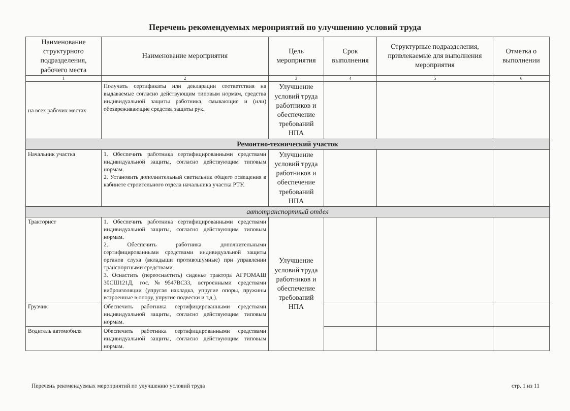Перечень рекомендуемых мероприятий по улучшению условий труда
| Наименование структурного подразделения, рабочего места | Наименование мероприятия | Цель мероприятия | Срок выполнения | Структурные подразделения, привлекаемые для выполнения мероприятия | Отметка о выполнении |
| --- | --- | --- | --- | --- | --- |
| 1 | 2 | 3 | 4 | 5 | 6 |
| на всех рабочих местах | Получить сертификаты или декларации соответствия на выдаваемые согласно действующим типовым нормам, средства индивидуальной защиты работника, смывающие и (или) обезвреживающие средства защиты рук. | Улучшение условий труда работников и обеспечение требований НПА | | | |
| Ремонтно-технический участок | | | | | |
| Начальник участка | 1. Обеспечить работника сертифицированными средствами индивидуальной защиты, согласно действующим типовым нормам. 2. Установить дополнительный светильник общего освещения в кабинете строительного отдела начальника участка РТУ. | Улучшение условий труда работников и обеспечение требований НПА | | | |
| автотранспортный отдел | | | | | |
| Тракторист | 1. Обеспечить работника сертифицированными средствами индивидуальной защиты, согласно действующим типовым нормам. 2. Обеспечить работника дополнительными сертифицированными средствами индивидуальной защиты органов слуха (вкладыши противошумные) при управлении транспортными средствами. 3. Оснастить (переоснастить) сиденье трактора АГРОМАШ 30СШ121Д, гос.№9547ВС33, встроенными средствами виброизоляции (упругая накладка, упругие опоры, пружины встроенные в опору, упругие подвески и т.д.). | Улучшение условий труда работников и обеспечение требований НПА | | | |
| Грузчик | Обеспечить работника сертифицированными средствами индивидуальной защиты, согласно действующим типовым нормам. | | | | |
| Водитель автомобиля | Обеспечить работника сертифицированными средствами индивидуальной защиты, согласно действующим типовым нормам. | | | | |
Перечень рекомендуемых мероприятий по улучшению условий труда стр. 1 из 11